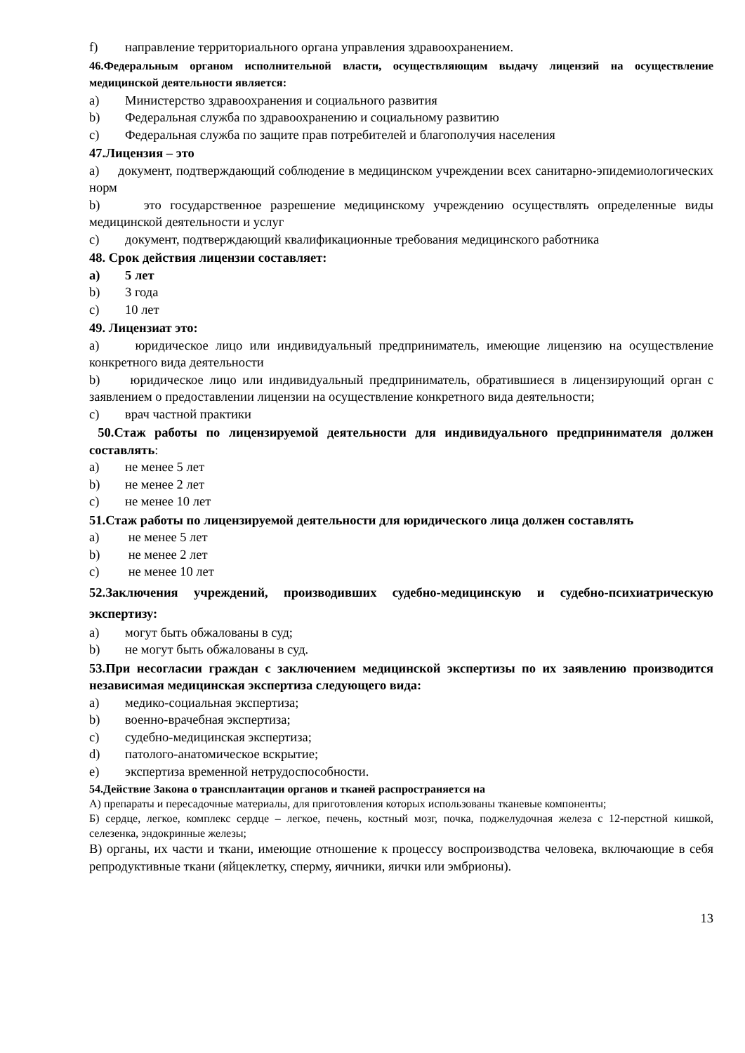f) направление территориального органа управления здравоохранением.
46.Федеральным органом исполнительной власти, осуществляющим выдачу лицензий на осуществление медицинской деятельности является:
a) Министерство здравоохранения и социального развития
b) Федеральная служба по здравоохранению и социальному развитию
c) Федеральная служба по защите прав потребителей и благополучия населения
47.Лицензия – это
a) документ, подтверждающий соблюдение в медицинском учреждении всех санитарно-эпидемиологических норм
b) это государственное разрешение медицинскому учреждению осуществлять определенные виды медицинской деятельности и услуг
c) документ, подтверждающий квалификационные требования медицинского работника
48. Срок действия лицензии составляет:
a) 5 лет
b) 3 года
c) 10 лет
49. Лицензиат это:
a) юридическое лицо или индивидуальный предприниматель, имеющие лицензию на осуществление конкретного вида деятельности
b) юридическое лицо или индивидуальный предприниматель, обратившиеся в лицензирующий орган с заявлением о предоставлении лицензии на осуществление конкретного вида деятельности;
c) врач частной практики
50.Стаж работы по лицензируемой деятельности для индивидуального предпринимателя должен составлять:
a) не менее 5 лет
b) не менее 2 лет
c) не менее 10 лет
51.Стаж работы по лицензируемой деятельности для юридического лица должен составлять
a) не менее 5 лет
b) не менее 2 лет
c) не менее 10 лет
52.Заключения учреждений, производивших судебно-медицинскую и судебно-психиатрическую экспертизу:
a) могут быть обжалованы в суд;
b) не могут быть обжалованы в суд.
53.При несогласии граждан с заключением медицинской экспертизы по их заявлению производится независимая медицинская экспертиза следующего вида:
a) медико-социальная экспертиза;
b) военно-врачебная экспертиза;
c) судебно-медицинская экспертиза;
d) патолого-анатомическое вскрытие;
e) экспертиза временной нетрудоспособности.
54.Действие Закона о трансплантации органов и тканей распространяется на
А) препараты и пересадочные материалы, для приготовления которых использованы тканевые компоненты;
Б) сердце, легкое, комплекс сердце – легкое, печень, костный мозг, почка, поджелудочная железа с 12-перстной кишкой, селезенка, эндокринные железы;
В) органы, их части и ткани, имеющие отношение к процессу воспроизводства человека, включающие в себя репродуктивные ткани (яйцеклетку, сперму, яичники, яички или эмбрионы).
13